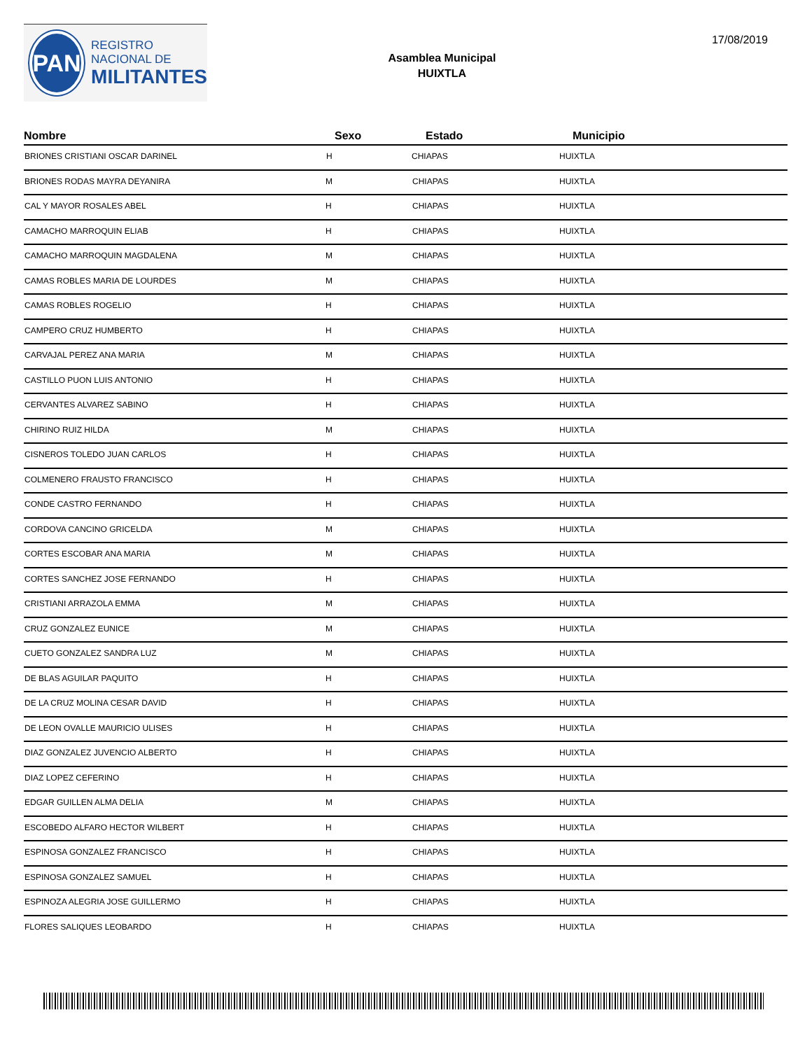PAN
REGISTRO
NACIONAL DE
MILITANTES
Asamblea Municipal
HUIXTLA
17/08/2019
| Nombre | Sexo | Estado | Municipio |
| --- | --- | --- | --- |
| BRIONES CRISTIANI OSCAR DARINEL | H | CHIAPAS | HUIXTLA |
| BRIONES RODAS MAYRA DEYANIRA | M | CHIAPAS | HUIXTLA |
| CAL Y MAYOR ROSALES ABEL | H | CHIAPAS | HUIXTLA |
| CAMACHO MARROQUIN ELIAB | H | CHIAPAS | HUIXTLA |
| CAMACHO MARROQUIN MAGDALENA | M | CHIAPAS | HUIXTLA |
| CAMAS ROBLES MARIA DE LOURDES | M | CHIAPAS | HUIXTLA |
| CAMAS ROBLES ROGELIO | H | CHIAPAS | HUIXTLA |
| CAMPERO CRUZ HUMBERTO | H | CHIAPAS | HUIXTLA |
| CARVAJAL PEREZ ANA MARIA | M | CHIAPAS | HUIXTLA |
| CASTILLO PUON LUIS ANTONIO | H | CHIAPAS | HUIXTLA |
| CERVANTES ALVAREZ SABINO | H | CHIAPAS | HUIXTLA |
| CHIRINO RUIZ HILDA | M | CHIAPAS | HUIXTLA |
| CISNEROS TOLEDO JUAN CARLOS | H | CHIAPAS | HUIXTLA |
| COLMENERO FRAUSTO FRANCISCO | H | CHIAPAS | HUIXTLA |
| CONDE CASTRO FERNANDO | H | CHIAPAS | HUIXTLA |
| CORDOVA CANCINO GRICELDA | M | CHIAPAS | HUIXTLA |
| CORTES ESCOBAR ANA MARIA | M | CHIAPAS | HUIXTLA |
| CORTES SANCHEZ JOSE FERNANDO | H | CHIAPAS | HUIXTLA |
| CRISTIANI ARRAZOLA EMMA | M | CHIAPAS | HUIXTLA |
| CRUZ GONZALEZ EUNICE | M | CHIAPAS | HUIXTLA |
| CUETO GONZALEZ SANDRA LUZ | M | CHIAPAS | HUIXTLA |
| DE BLAS AGUILAR PAQUITO | H | CHIAPAS | HUIXTLA |
| DE LA CRUZ MOLINA CESAR DAVID | H | CHIAPAS | HUIXTLA |
| DE LEON OVALLE MAURICIO ULISES | H | CHIAPAS | HUIXTLA |
| DIAZ GONZALEZ JUVENCIO ALBERTO | H | CHIAPAS | HUIXTLA |
| DIAZ LOPEZ CEFERINO | H | CHIAPAS | HUIXTLA |
| EDGAR GUILLEN ALMA DELIA | M | CHIAPAS | HUIXTLA |
| ESCOBEDO ALFARO HECTOR WILBERT | H | CHIAPAS | HUIXTLA |
| ESPINOSA GONZALEZ FRANCISCO | H | CHIAPAS | HUIXTLA |
| ESPINOSA GONZALEZ SAMUEL | H | CHIAPAS | HUIXTLA |
| ESPINOZA ALEGRIA JOSE GUILLERMO | H | CHIAPAS | HUIXTLA |
| FLORES SALIQUES LEOBARDO | H | CHIAPAS | HUIXTLA |